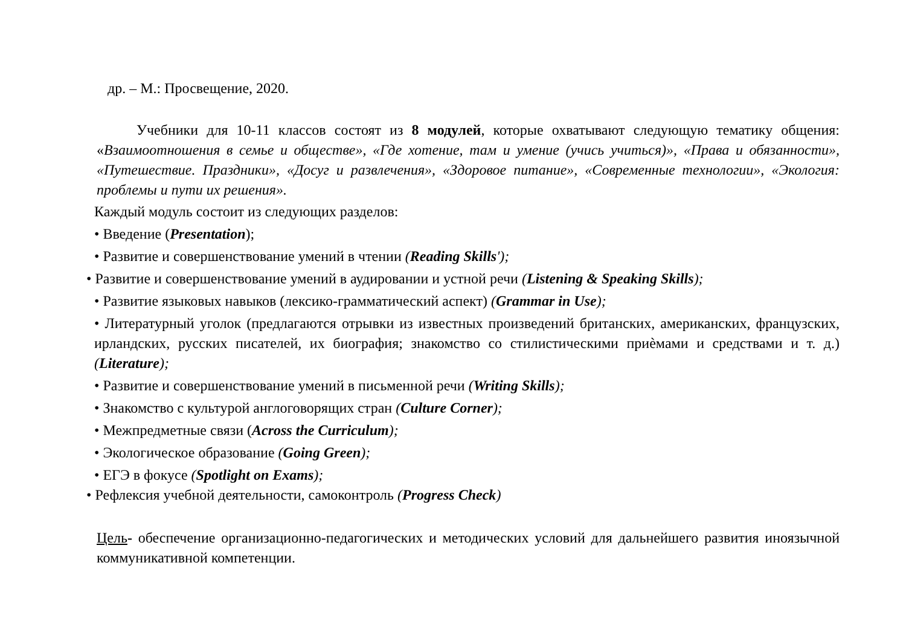др. – М.: Просвещение, 2020.
Учебники для 10-11 классов состоят из 8 модулей, которые охватывают следующую тематику общения: «Взаимоотношения в семье и обществе», «Где хотение, там и умение (учись учиться)», «Права и обязанности», «Путешествие. Праздники», «Досуг и развлечения», «Здоровое питание», «Современные технологии», «Экология: проблемы и пути их решения».
Каждый модуль состоит из следующих разделов:
• Введение (Presentation);
• Развитие и совершенствование умений в чтении (Reading Skills');
• Развитие и совершенствование умений в аудировании и устной речи (Listening & Speaking Skills);
• Развитие языковых навыков (лексико-грамматический аспект) (Grammar in Use);
• Литературный уголок (предлагаются отрывки из известных произведений британских, американских, французских, ирландских, русских писателей, их биография; знакомство со стилистическими приѐмами и средствами и т. д.) (Literature);
• Развитие и совершенствование умений в письменной речи (Writing Skills);
• Знакомство с культурой англоговорящих стран (Culture Corner);
• Межпредметные связи (Across the Curriculum);
• Экологическое образование (Going Green);
• ЕГЭ в фокусе (Spotlight on Exams);
• Рефлексия учебной деятельности, самоконтроль (Progress Check)
Цель- обеспечение организационно-педагогических и методических условий для дальнейшего развития иноязычной коммуникативной компетенции.